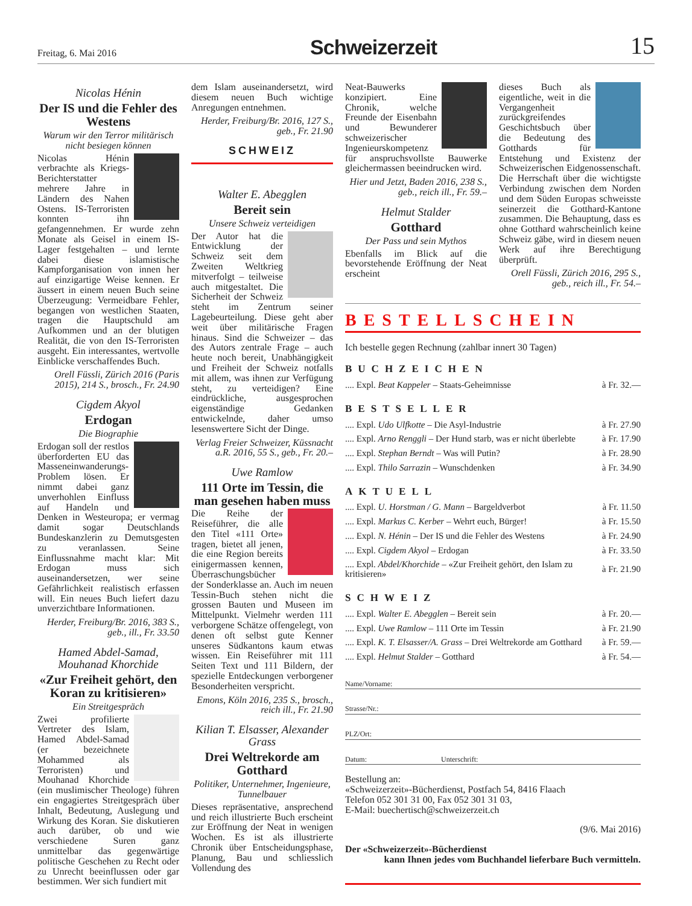Freitag, 6. Mai 2016
Schweizerzeit
15
Nicolas Hénin
Der IS und die Fehler des Westens
Warum wir den Terror militärisch nicht besiegen können
Nicolas Hénin verbrachte als Kriegs-Berichterstatter mehrere Jahre in Ländern des Nahen Ostens. IS-Terroristen konnten ihn gefangennehmen. Er wurde zehn Monate als Geisel in einem IS-Lager festgehalten – und lernte dabei diese islamistische Kampforganisation von innen her auf einzigartige Weise kennen. Er äussert in einem neuen Buch seine Überzeugung: Vermeidbare Fehler, begangen von westlichen Staaten, tragen die Hauptschuld am Aufkommen und an der blutigen Realität, die von den IS-Terroristen ausgeht. Ein interessantes, wertvolle Einblicke verschaffendes Buch.
Orell Füssli, Zürich 2016 (Paris 2015), 214 S., brosch., Fr. 24.90
Cigdem Akyol
Erdogan
Die Biographie
Erdogan soll der restlos überforderten EU das Masseneinwanderungs-Problem lösen. Er nimmt dabei ganz unverhohlen Einfluss auf Handeln und Denken in Westeuropa; er vermag damit sogar Deutschlands Bundeskanzlerin zu Demutsgesten zu veranlassen. Seine Einflussnahme macht klar: Mit Erdogan muss sich auseinandersetzen, wer seine Gefährlichkeit realistisch erfassen will. Ein neues Buch liefert dazu unverzichtbare Informationen.
Herder, Freiburg/Br. 2016, 383 S., geb., ill., Fr. 33.50
Hamed Abdel-Samad, Mouhanad Khorchide
«Zur Freiheit gehört, den Koran zu kritisieren»
Ein Streitgespräch
Zwei profilierte Vertreter des Islam, Hamed Abdel-Samad (er bezeichnete Mohammed als Terroristen) und Mouhanad Khorchide (ein muslimischer Theologe) führen ein engagiertes Streitgespräch über Inhalt, Bedeutung, Auslegung und Wirkung des Koran. Sie diskutieren auch darüber, ob und wie verschiedene Suren ganz unmittelbar das gegenwärtige politische Geschehen zu Recht oder zu Unrecht beeinflussen oder gar bestimmen. Wer sich fundiert mit
dem Islam auseinandersetzt, wird diesem neuen Buch wichtige Anregungen entnehmen.
Herder, Freiburg/Br. 2016, 127 S., geb., Fr. 21.90
SCHWEIZ
Walter E. Abegglen
Bereit sein
Unsere Schweiz verteidigen
Der Autor hat die Entwicklung der Schweiz seit dem Zweiten Weltkrieg mitverfolgt – teilweise auch mitgestaltet. Die Sicherheit der Schweiz steht im Zentrum seiner Lagebeurteilung. Diese geht aber weit über militärische Fragen hinaus. Sind die Schweizer – das des Autors zentrale Frage – auch heute noch bereit, Unabhängigkeit und Freiheit der Schweiz notfalls mit allem, was ihnen zur Verfügung steht, zu verteidigen? Eine eindrückliche, ausgesprochen eigenständige Gedanken entwickelnde, daher umso lesenswertere Sicht der Dinge.
Verlag Freier Schweizer, Küssnacht a.R. 2016, 55 S., geb., Fr. 20.–
Uwe Ramlow
111 Orte im Tessin, die man gesehen haben muss
Die Reihe der Reiseführer, die alle den Titel «111 Orte» tragen, bietet all jenen, die eine Region bereits einigermassen kennen, Überraschungsbücher der Sonderklasse an. Auch im neuen Tessin-Buch stehen nicht die grossen Bauten und Museen im Mittelpunkt. Vielmehr werden 111 verborgene Schätze offengelegt, von denen oft selbst gute Kenner unseres Südkantons kaum etwas wissen. Ein Reiseführer mit 111 Seiten Text und 111 Bildern, der spezielle Entdeckungen verborgener Besonderheiten verspricht.
Emons, Köln 2016, 235 S., brosch., reich ill., Fr. 21.90
Kilian T. Elsasser, Alexander Grass
Drei Weltrekorde am Gotthard
Politiker, Unternehmer, Ingenieure, Tunnelbauer
Dieses repräsentative, ansprechend und reich illustrierte Buch erscheint zur Eröffnung der Neat in wenigen Wochen. Es ist als illustrierte Chronik über Entscheidungsphase, Planung, Bau und schliesslich Vollendung des
Neat-Bauwerks konzipiert. Eine Chronik, welche Freunde der Eisenbahn und Bewunderer schweizerischer Ingenieurskompetenz für anspruchsvollste Bauwerke gleichermassen beeindrucken wird.
Hier und Jetzt, Baden 2016, 238 S., geb., reich ill., Fr. 59.–
Helmut Stalder
Gotthard
Der Pass und sein Mythos
Ebenfalls im Blick auf die bevorstehende Eröffnung der Neat erscheint
dieses Buch als eigentliche, weit in die Vergangenheit zurückgreifendes Geschichtsbuch über die Bedeutung des Gotthards für Entstehung und Existenz der Schweizerischen Eidgenossenschaft. Die Herrschaft über die wichtigste Verbindung zwischen dem Norden und dem Süden Europas schweisste seinerzeit die Gotthard-Kantone zusammen. Die Behauptung, dass es ohne Gotthard wahrscheinlich keine Schweiz gäbe, wird in diesem neuen Werk auf ihre Berechtigung überprüft.
Orell Füssli, Zürich 2016, 295 S., geb., reich ill., Fr. 54.–
BESTELLSCHEIN
Ich bestelle gegen Rechnung (zahlbar innert 30 Tagen)
BUCHZEICHEN
| .... Expl. Beat Kappeler – Staats-Geheimnisse | à Fr. 32.— |
BESTSELLER
| .... Expl. Udo Ulfkotte – Die Asyl-Industrie | à Fr. 27.90 |
| .... Expl. Arno Renggli – Der Hund starb, was er nicht überlebte | à Fr. 17.90 |
| .... Expl. Stephan Berndt – Was will Putin? | à Fr. 28.90 |
| .... Expl. Thilo Sarrazin – Wunschdenken | à Fr. 34.90 |
AKTUELL
| .... Expl. U. Horstman / G. Mann – Bargeldverbot | à Fr. 11.50 |
| .... Expl. Markus C. Kerber – Wehrt euch, Bürger! | à Fr. 15.50 |
| .... Expl. N. Hénin – Der IS und die Fehler des Westens | à Fr. 24.90 |
| .... Expl. Cigdem Akyol – Erdogan | à Fr. 33.50 |
| .... Expl. Abdel/Khorchide – «Zur Freiheit gehört, den Islam zu kritisieren» | à Fr. 21.90 |
SCHWEIZ
| .... Expl. Walter E. Abegglen – Bereit sein | à Fr. 20.— |
| .... Expl. Uwe Ramlow – 111 Orte im Tessin | à Fr. 21.90 |
| .... Expl. K. T. Elsasser/A. Grass – Drei Weltrekorde am Gotthard | à Fr. 59.— |
| .... Expl. Helmut Stalder – Gotthard | à Fr. 54.— |
Name/Vorname:
Strasse/Nr.:
PLZ/Ort:
Datum: Unterschrift:
Bestellung an:
«Schweizerzeit»-Bücherdienst, Postfach 54, 8416 Flaach
Telefon 052 301 31 00, Fax 052 301 31 03,
E-Mail: buechertisch@schweizerzeit.ch
(9/6. Mai 2016)
Der «Schweizerzeit»-Bücherdienst
kann Ihnen jedes vom Buchhandel lieferbare Buch vermitteln.